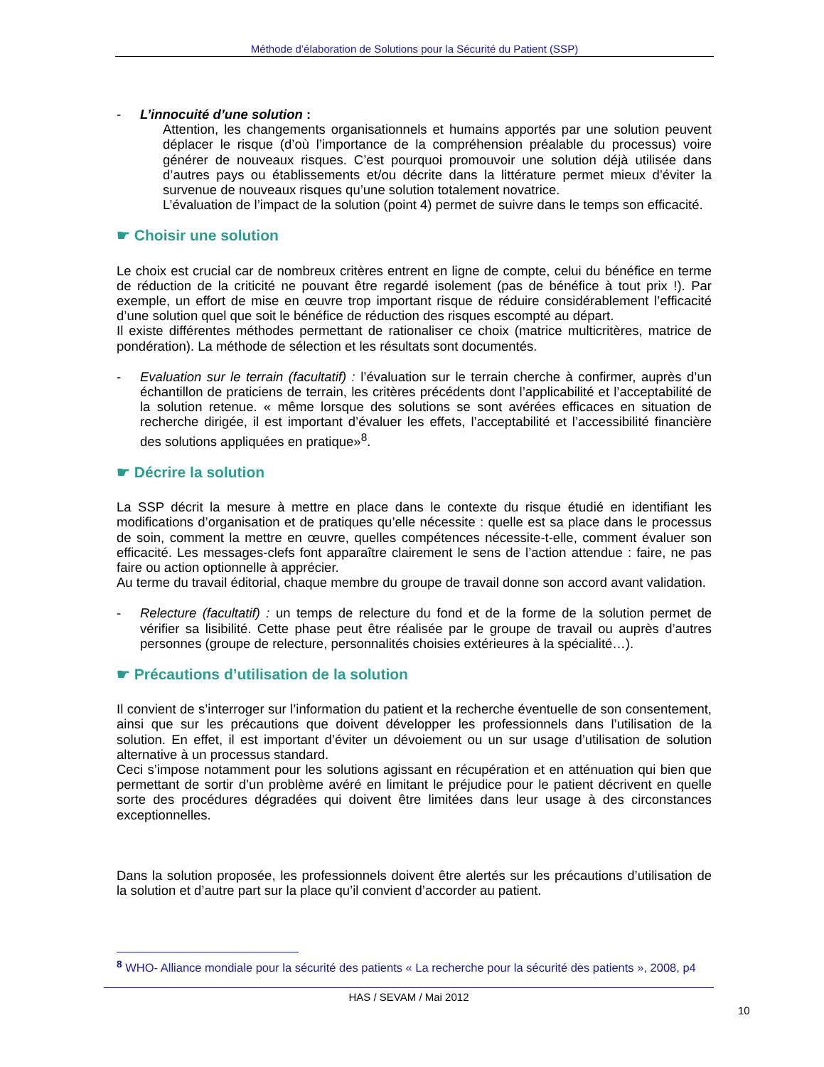Méthode d’élaboration de Solutions pour la Sécurité du Patient (SSP)
- L’innocuité d’une solution :
Attention, les changements organisationnels et humains apportés par une solution peuvent déplacer le risque (d’où l’importance de la compréhension préalable du processus) voire générer de nouveaux risques. C’est pourquoi promouvoir une solution déjà utilisée dans d’autres pays ou établissements et/ou décrite dans la littérature permet mieux d’éviter la survenue de nouveaux risques qu’une solution totalement novatrice.
L’évaluation de l’impact de la solution (point 4) permet de suivre dans le temps son efficacité.
☛ Choisir une solution
Le choix est crucial car de nombreux critères entrent en ligne de compte, celui du bénéfice en terme de réduction de la criticité ne pouvant être regardé isolement (pas de bénéfice à tout prix !). Par exemple, un effort de mise en œuvre trop important risque de réduire considérablement l’efficacité d’une solution quel que soit le bénéfice de réduction des risques escompté au départ.
Il existe différentes méthodes permettant de rationaliser ce choix (matrice multicritères, matrice de pondération). La méthode de sélection et les résultats sont documentés.
- Evaluation sur le terrain (facultatif) : l’évaluation sur le terrain cherche à confirmer, auprès d’un échantillon de praticiens de terrain, les critères précédents dont l’applicabilité et l’acceptabilité de la solution retenue. « même lorsque des solutions se sont avérées efficaces en situation de recherche dirigée, il est important d’évaluer les effets, l’acceptabilité et l’accessibilité financière des solutions appliquées en pratique»<sup>8</sup>.
☛ Décrire la solution
La SSP décrit la mesure à mettre en place dans le contexte du risque étudié en identifiant les modifications d’organisation et de pratiques qu’elle nécessite : quelle est sa place dans le processus de soin, comment la mettre en œuvre, quelles compétences nécessite-t-elle, comment évaluer son efficacité. Les messages-clefs font apparaître clairement le sens de l’action attendue : faire, ne pas faire ou action optionnelle à apprécier.
Au terme du travail éditorial, chaque membre du groupe de travail donne son accord avant validation.
- Relecture (facultatif) : un temps de relecture du fond et de la forme de la solution permet de vérifier sa lisibilité. Cette phase peut être réalisée par le groupe de travail ou auprès d’autres personnes (groupe de relecture, personnalités choisies extérieures à la spécialité…).
☛ Précautions d’utilisation de la solution
Il convient de s’interroger sur l’information du patient et la recherche éventuelle de son consentement, ainsi que sur les précautions que doivent développer les professionnels dans l’utilisation de la solution. En effet, il est important d’éviter un dévoiement ou un sur usage d’utilisation de solution alternative à un processus standard.
Ceci s’impose notamment pour les solutions agissant en récupération et en atténuation qui bien que permettant de sortir d’un problème avéré en limitant le préjudice pour le patient décrivent en quelle sorte des procédures dégradées qui doivent être limitées dans leur usage à des circonstances exceptionnelles.
Dans la solution proposée, les professionnels doivent être alertés sur les précautions d’utilisation de la solution et d’autre part sur la place qu’il convient d’accorder au patient.
<sup>8</sup> WHO- Alliance mondiale pour la sécurité des patients « La recherche pour la sécurité des patients », 2008, p4
HAS / SEVAM / Mai 2012
10